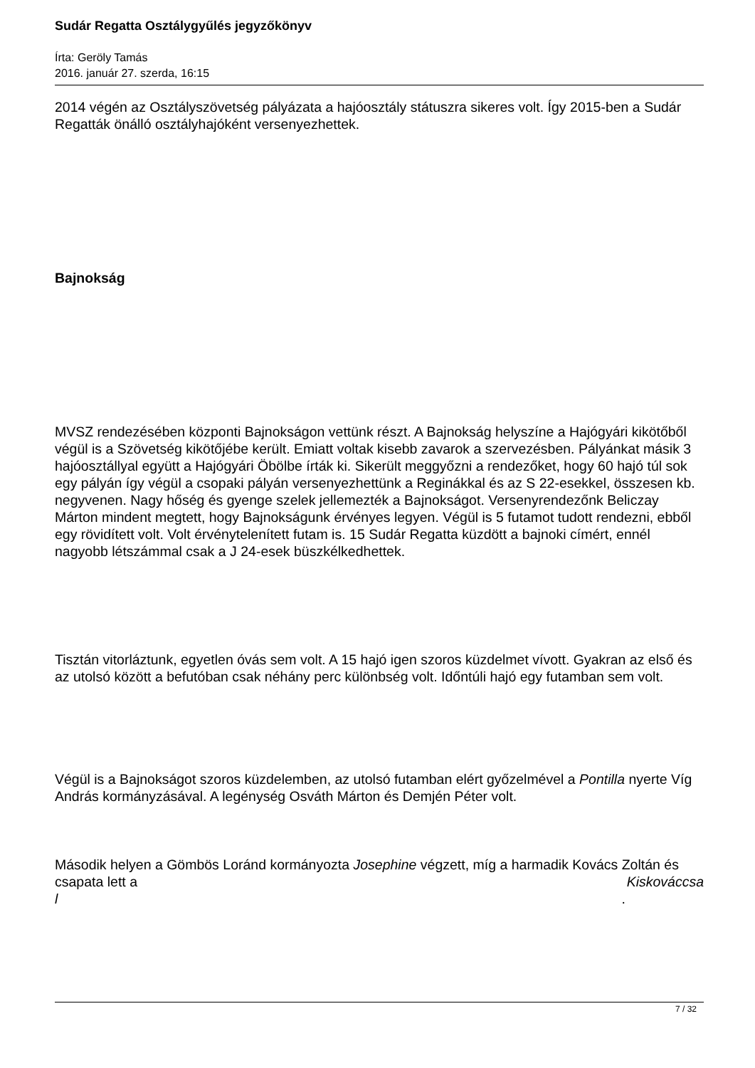Sudár Regatta Osztálygyűlés jegyzőkönyv
Írta: Geröly Tamás
2016. január 27. szerda, 16:15
2014 végén az Osztályszövetség pályázata a hajóosztály státuszra sikeres volt. Így 2015-ben a Sudár Regatták önálló osztályhajóként versenyezhettek.
Bajnokság
MVSZ rendezésében központi Bajnokságon vettünk részt. A Bajnokság helyszíne a Hajógyári kikötőből végül is a Szövetség kikötőjébe került. Emiatt voltak kisebb zavarok a szervezésben. Pályánkat másik 3 hajóosztállyal együtt a Hajógyári Öbölbe írták ki. Sikerült meggyőzni a rendezőket, hogy 60 hajó túl sok egy pályán így végül a csopaki pályán versenyezhettünk a Reginákkal és az S 22-esekkel, összesen kb. negyvenen. Nagy hőség és gyenge szelek jellemezték a Bajnokságot. Versenyrendezőnk Beliczay Márton mindent megtett, hogy Bajnokságunk érvényes legyen. Végül is 5 futamot tudott rendezni, ebből egy rövidített volt. Volt érvénytelenített futam is. 15 Sudár Regatta küzdött a bajnoki címért, ennél nagyobb létszámmal csak a J 24-esek büszkélkedhettek.
Tisztán vitorláztunk, egyetlen óvás sem volt. A 15 hajó igen szoros küzdelmet vívott. Gyakran az első és az utolsó között a befutóban csak néhány perc különbség volt. Időntúli hajó egy futamban sem volt.
Végül is a Bajnokságot szoros küzdelemben, az utolsó futamban elért győzelmével a Pontilla nyerte Víg András kormányzásával. A legénység Osváth Márton és Demjén Péter volt.
Második helyen a Gömbös Loránd kormányozta Josephine végzett, míg a harmadik Kovács Zoltán és csapata lett a Kiskováccsa
l .
7 / 32